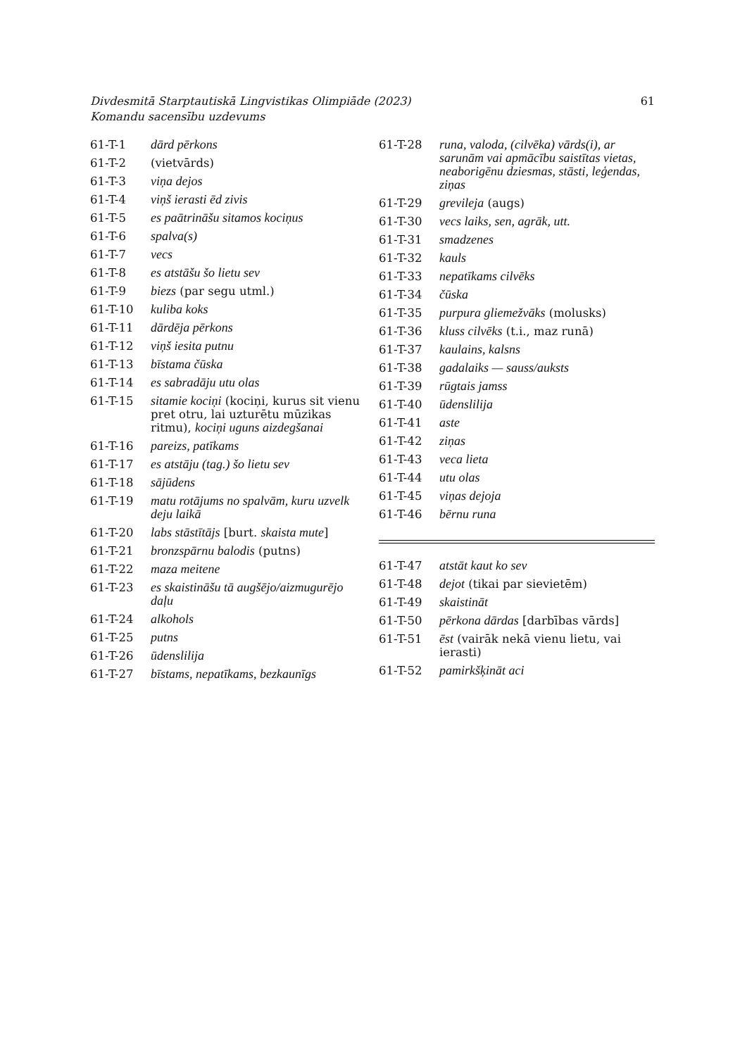Divdesmitā Starptautiskā Lingvistikas Olimpiāde (2023)
Komandu sacensību uzdevums
61
| 61-T-1 | dārd pērkons |
| 61-T-2 | (vietvārds) |
| 61-T-3 | viņa dejos |
| 61-T-4 | viņš ierasti ēd zivis |
| 61-T-5 | es paātrināšu sitamos kociņus |
| 61-T-6 | spalva(s) |
| 61-T-7 | vecs |
| 61-T-8 | es atstāšu šo lietu sev |
| 61-T-9 | biezs (par segu utml.) |
| 61-T-10 | kuliba koks |
| 61-T-11 | dārdēja pērkons |
| 61-T-12 | viņš iesita putnu |
| 61-T-13 | bīstama čūska |
| 61-T-14 | es sabradāju utu olas |
| 61-T-15 | sitamie kociņi (kociņi, kurus sit vienu pret otru, lai uzturētu mūzikas ritmu), kociņi uguns aizdegšanai |
| 61-T-16 | pareizs, patīkams |
| 61-T-17 | es atstāju (tag.) šo lietu sev |
| 61-T-18 | sājūdens |
| 61-T-19 | matu rotājums no spalvām, kuru uzvelk deju laikā |
| 61-T-20 | labs stāstītājs [burt. skaista mute ] |
| 61-T-21 | bronzspārnu balodis (putns) |
| 61-T-22 | maza meitene |
| 61-T-23 | es skaistināšu tā augšējo/aizmugurējo daļu |
| 61-T-24 | alkohols |
| 61-T-25 | putns |
| 61-T-26 | ūdenslilija |
| 61-T-27 | bīstams, nepatīkams, bezkaunīgs |
| 61-T-28 | runa, valoda, (cilvēka) vārds(i), ar sarunām vai apmācību saistītas vietas, neaborigēnu dziesmas, stāsti, leģendas, ziņas |
| 61-T-29 | grevileja (augs) |
| 61-T-30 | vecs laiks, sen, agrāk, utt. |
| 61-T-31 | smadzenes |
| 61-T-32 | kauls |
| 61-T-33 | nepatīkams cilvēks |
| 61-T-34 | čūska |
| 61-T-35 | purpura gliemežvāks (molusks) |
| 61-T-36 | kluss cilvēks (t.i., maz runā) |
| 61-T-37 | kaulains, kalsns |
| 61-T-38 | gadalaiks — sauss/auksts |
| 61-T-39 | rūgtais jamss |
| 61-T-40 | ūdenslilija |
| 61-T-41 | aste |
| 61-T-42 | ziņas |
| 61-T-43 | veca lieta |
| 61-T-44 | utu olas |
| 61-T-45 | viņas dejoja |
| 61-T-46 | bērnu runa |
| 61-T-47 | atstāt kaut ko sev |
| 61-T-48 | dejot (tikai par sievietēm) |
| 61-T-49 | skaistināt |
| 61-T-50 | pērkona dārdas [darbības vārds] |
| 61-T-51 | ēst (vairāk nekā vienu lietu, vai ierasti) |
| 61-T-52 | pamirkšķināt aci |